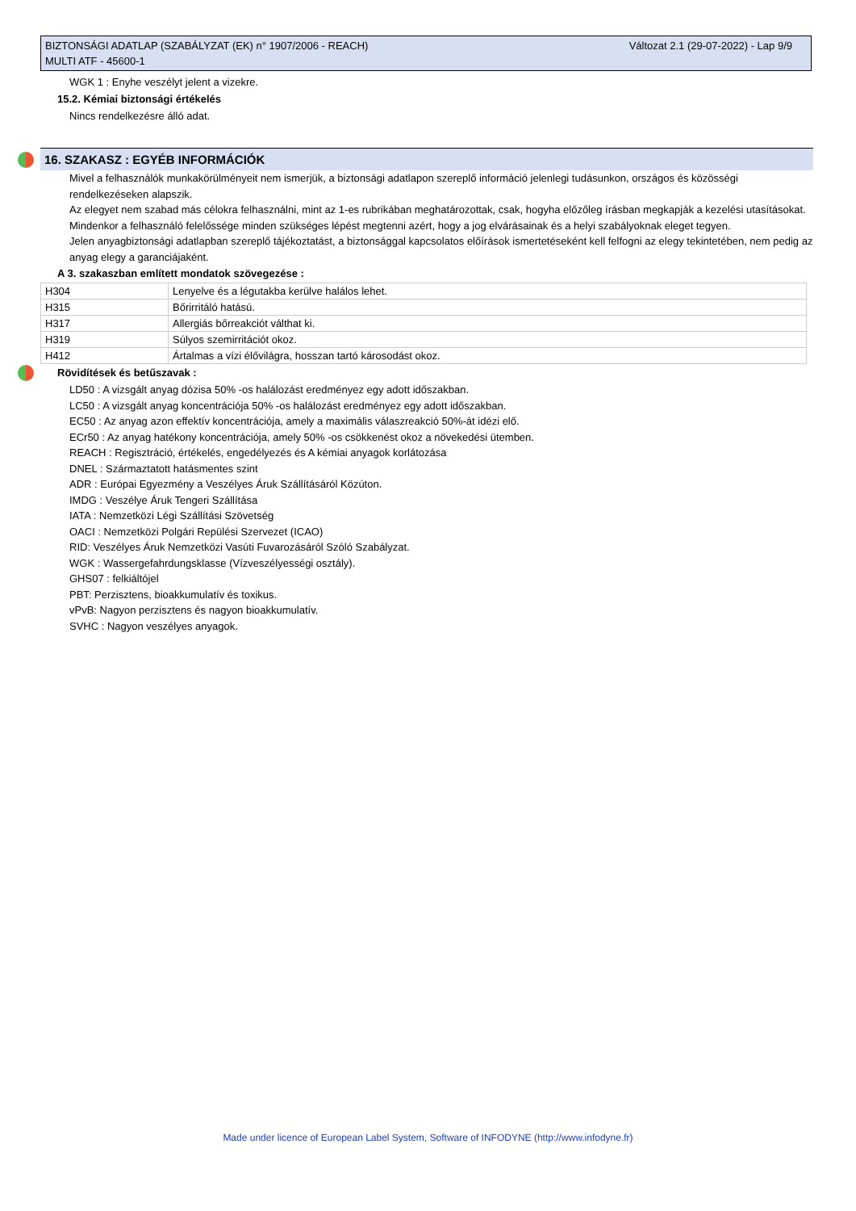Változat 2.1 (29-07-2022) - Lap 9/9 BIZTONSÁGI ADATLAP (SZABÁLYZAT (EK) n° 1907/2006 - REACH)
MULTI ATF - 45600-1
WGK 1 : Enyhe veszélyt jelent a vizekre.
15.2. Kémiai biztonsági értékelés
Nincs rendelkezésre álló adat.
16. SZAKASZ : EGYÉB INFORMÁCIÓK
Mivel a felhasználók munkakörülményeit nem ismerjük, a biztonsági adatlapon szereplő információ jelenlegi tudásunkon, országos és közösségi rendelkezéseken alapszik.
Az elegyet nem szabad más célokra felhasználni, mint az 1-es rubrikában meghatározottak, csak, hogyha előzőleg írásban megkapják a kezelési utasításokat.
Mindenkor a felhasználó felelőssége minden szükséges lépést megtenni azért, hogy a jog elvárásainak és a helyi szabályoknak eleget tegyen.
Jelen anyagbiztonsági adatlapban szereplő tájékoztatást, a biztonsággal kapcsolatos előírások ismertetéseként kell felfogni az elegy tekintetében, nem pedig az anyag elegy a garanciájaként.
A 3. szakaszban említett mondatok szövegezése :
| H304 | Lenyelve és a légutakba kerülve halálos lehet. |
| H315 | Bőrirritáló hatású. |
| H317 | Allergiás bőrreakciót válthat ki. |
| H319 | Súlyos szemirritációt okoz. |
| H412 | Ártalmas a vízi élővilágra, hosszan tartó károsodást okoz. |
Rövidítések és betűszavak :
LD50 : A vizsgált anyag dózisa 50% -os halálozást eredményez egy adott időszakban.
LC50 : A vizsgált anyag koncentrációja 50% -os halálozást eredményez egy adott időszakban.
EC50 : Az anyag azon effektív koncentrációja, amely a maximális válaszreakció 50%-át idézi elő.
ECr50 : Az anyag hatékony koncentrációja, amely 50% -os csökkenést okoz a növekedési ütemben.
REACH : Regisztráció, értékelés, engedélyezés és A kémiai anyagok korlátozása
DNEL : Származtatott hatásmentes szint
ADR : Európai Egyezmény a Veszélyes Áruk Szállításáról Közúton.
IMDG : Veszélye Áruk Tengeri Szállítása
IATA : Nemzetközi Légi Szállítási Szövetség
OACI : Nemzetközi Polgári Repülési Szervezet (ICAO)
RID: Veszélyes Áruk Nemzetközi Vasúti Fuvarozásáról Szóló Szabályzat.
WGK : Wassergefahrdungsklasse (Vízveszélyességi osztály).
GHS07 : felkiáltójel
PBT: Perzisztens, bioakkumulatív és toxikus.
vPvB: Nagyon perzisztens és nagyon bioakkumulatív.
SVHC : Nagyon veszélyes anyagok.
Made under licence of European Label System, Software of INFODYNE (http://www.infodyne.fr)